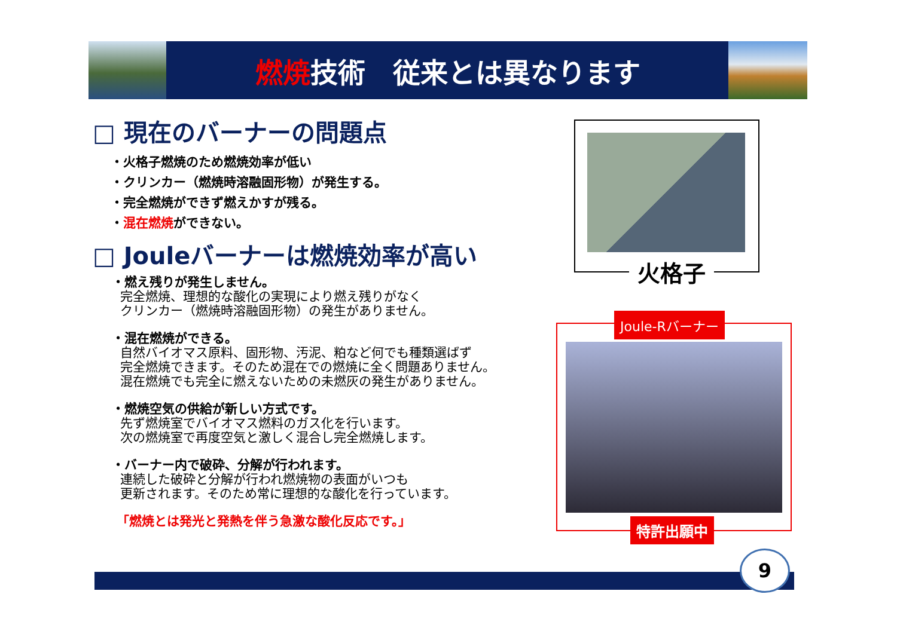燃焼技術　従来とは異なります
□ 現在のバーナーの問題点
・火格子燃焼のため燃焼効率が低い
・クリンカー（燃焼時溶融固形物）が発生する。
・完全燃焼ができず燃えかすが残る。
・混在燃焼ができない。
□ Jouleバーナーは燃焼効率が高い
・燃え残りが発生しません。
完全燃焼、理想的な酸化の実現により燃え残りがなく
クリンカー（燃焼時溶融固形物）の発生がありません。
・混在燃焼ができる。
自然バイオマス原料、固形物、汚泥、粕など何でも種類選ばず
完全燃焼できます。そのため混在での燃焼に全く問題ありません。
混在燃焼でも完全に燃えないための未燃灰の発生がありません。
・燃焼空気の供給が新しい方式です。
先ず燃焼室でバイオマス燃料のガス化を行います。
次の燃焼室で再度空気と激しく混合し完全燃焼します。
・バーナー内で破砕、分解が行われます。
連続した破砕と分解が行われ燃焼物の表面がいつも
更新されます。そのため常に理想的な酸化を行っています。
「燃焼とは発光と発熱を伴う急激な酸化反応です。」
火格子
Joule-Rバーナー
特許出願中
9